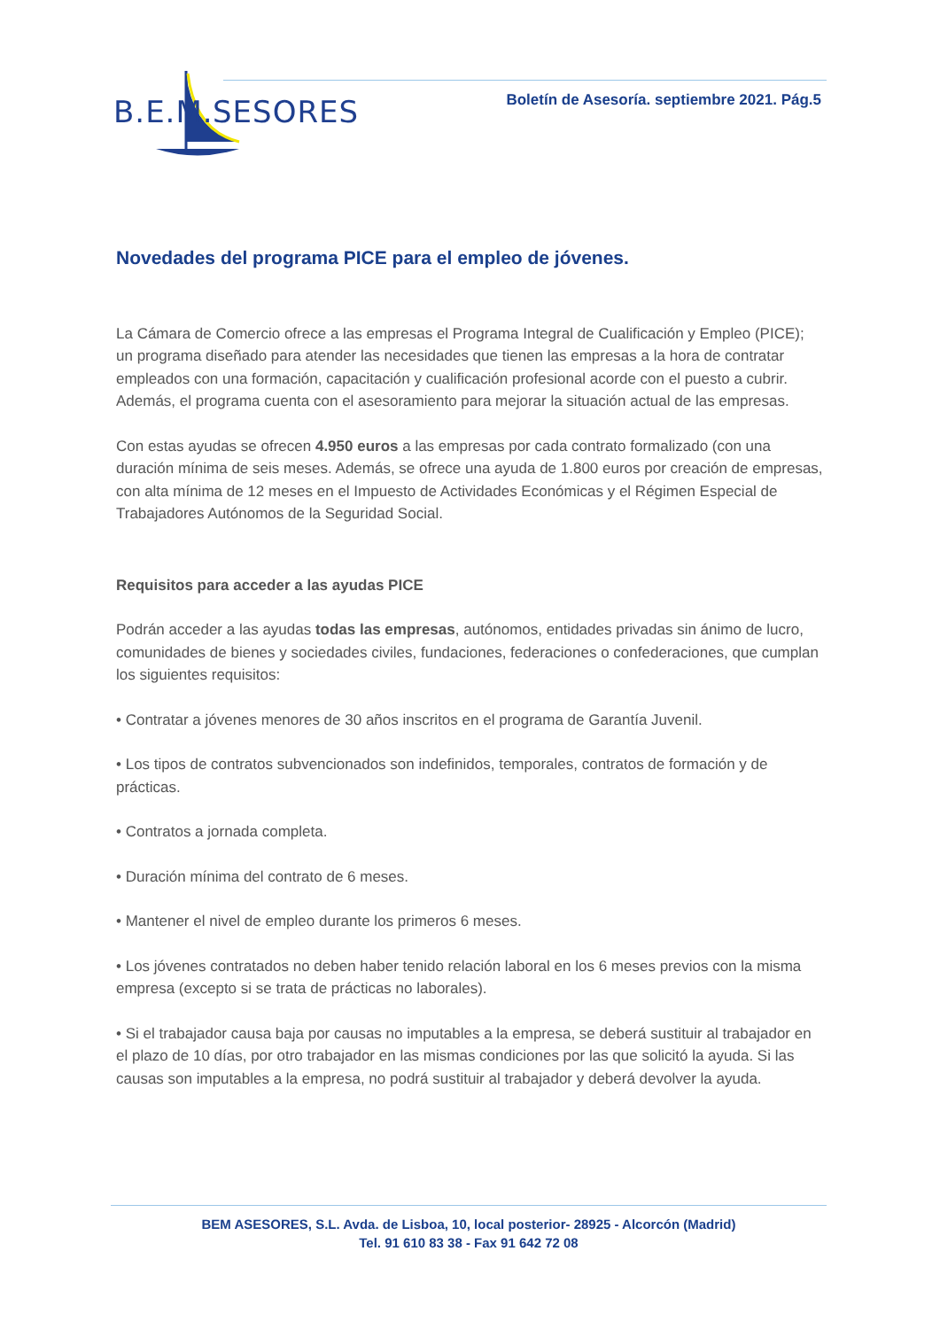B.E.M. SESORES
Boletín de Asesoría. septiembre 2021. Pág.5
Novedades del programa PICE para el empleo de jóvenes.
La Cámara de Comercio ofrece a las empresas el Programa Integral de Cualificación y Empleo (PICE); un programa diseñado para atender las necesidades que tienen las empresas a la hora de contratar empleados con una formación, capacitación y cualificación profesional acorde con el puesto a cubrir. Además, el programa cuenta con el asesoramiento para mejorar la situación actual de las empresas.
Con estas ayudas se ofrecen 4.950 euros a las empresas por cada contrato formalizado (con una duración mínima de seis meses. Además, se ofrece una ayuda de 1.800 euros por creación de empresas, con alta mínima de 12 meses en el Impuesto de Actividades Económicas y el Régimen Especial de Trabajadores Autónomos de la Seguridad Social.
Requisitos para acceder a las ayudas PICE
Podrán acceder a las ayudas todas las empresas, autónomos, entidades privadas sin ánimo de lucro, comunidades de bienes y sociedades civiles, fundaciones, federaciones o confederaciones, que cumplan los siguientes requisitos:
• Contratar a jóvenes menores de 30 años inscritos en el programa de Garantía Juvenil.
• Los tipos de contratos subvencionados son indefinidos, temporales, contratos de formación y de prácticas.
• Contratos a jornada completa.
• Duración mínima del contrato de 6 meses.
• Mantener el nivel de empleo durante los primeros 6 meses.
• Los jóvenes contratados no deben haber tenido relación laboral en los 6 meses previos con la misma empresa (excepto si se trata de prácticas no laborales).
• Si el trabajador causa baja por causas no imputables a la empresa, se deberá sustituir al trabajador en el plazo de 10 días, por otro trabajador en las mismas condiciones por las que solicitó la ayuda. Si las causas son imputables a la empresa, no podrá sustituir al trabajador y deberá devolver la ayuda.
BEM ASESORES, S.L. Avda. de Lisboa, 10, local posterior- 28925 - Alcorcón (Madrid)
Tel. 91 610 83 38 - Fax 91 642 72 08